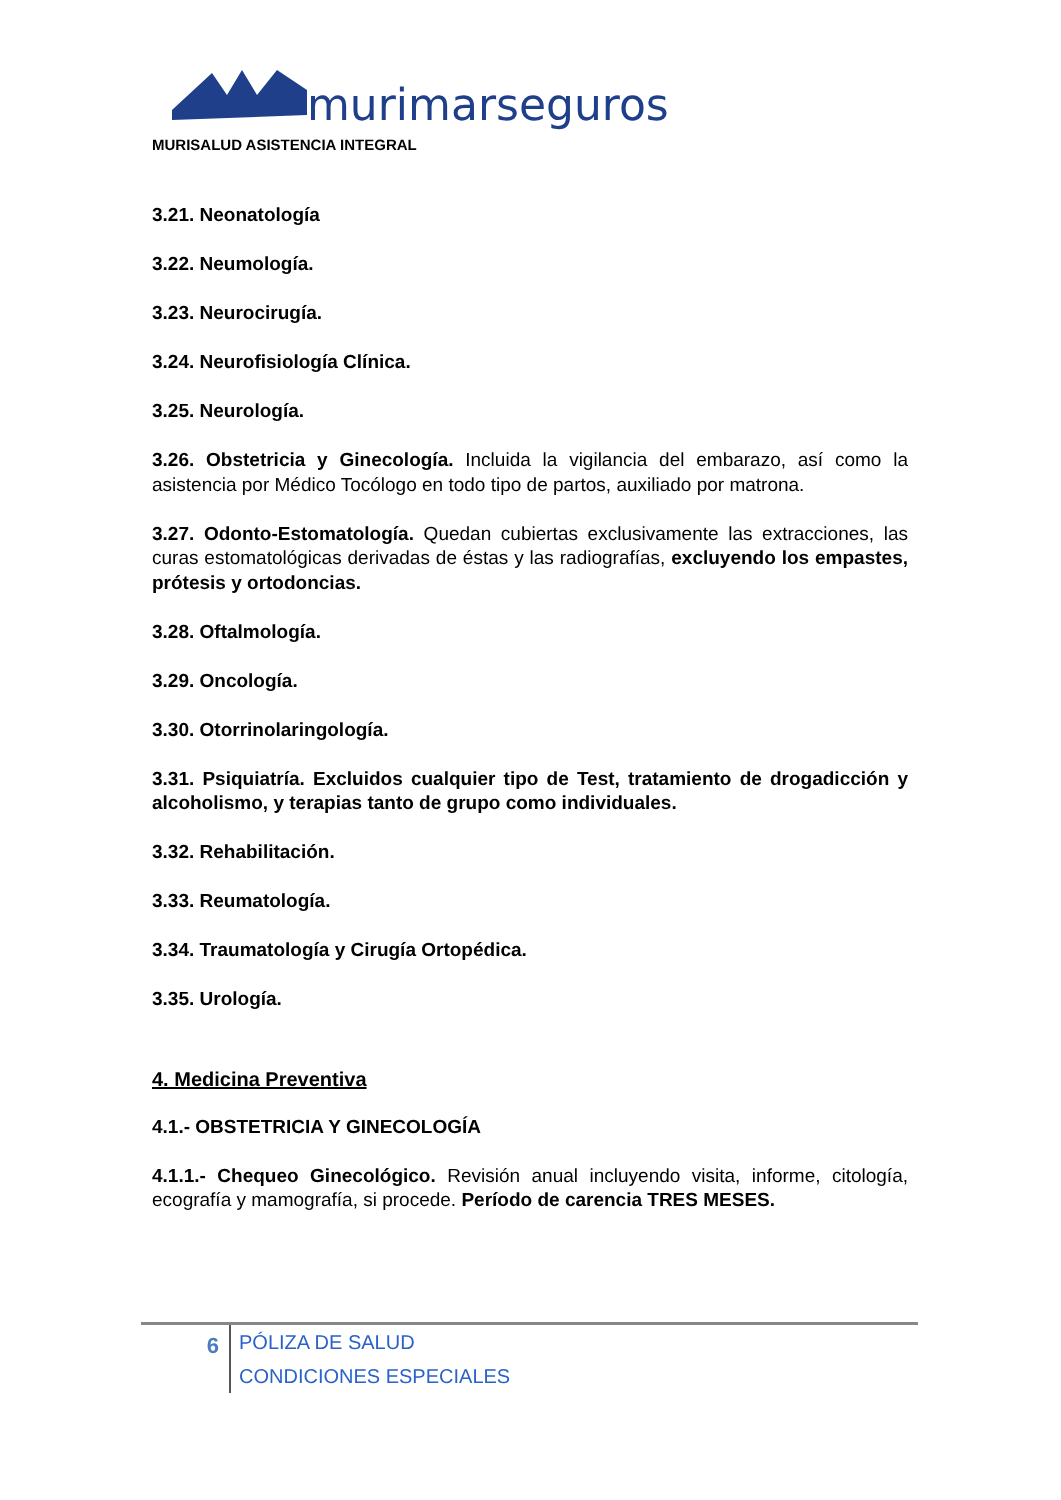murimarseguros
MURISALUD ASISTENCIA INTEGRAL
3.21. Neonatología
3.22. Neumología.
3.23. Neurocirugía.
3.24. Neurofisiología Clínica.
3.25. Neurología.
3.26. Obstetricia y Ginecología. Incluida la vigilancia del embarazo, así como la asistencia por Médico Tocólogo en todo tipo de partos, auxiliado por matrona.
3.27. Odonto-Estomatología. Quedan cubiertas exclusivamente las extracciones, las curas estomatológicas derivadas de éstas y las radiografías, excluyendo los empastes, prótesis y ortodoncias.
3.28. Oftalmología.
3.29. Oncología.
3.30. Otorrinolaringología.
3.31. Psiquiatría. Excluidos cualquier tipo de Test, tratamiento de drogadicción y alcoholismo, y terapias tanto de grupo como individuales.
3.32. Rehabilitación.
3.33. Reumatología.
3.34. Traumatología y Cirugía Ortopédica.
3.35. Urología.
4. Medicina Preventiva
4.1.- OBSTETRICIA Y GINECOLOGÍA
4.1.1.- Chequeo Ginecológico. Revisión anual incluyendo visita, informe, citología, ecografía y mamografía, si procede. Período de carencia TRES MESES.
6
PÓLIZA DE SALUD
CONDICIONES ESPECIALES